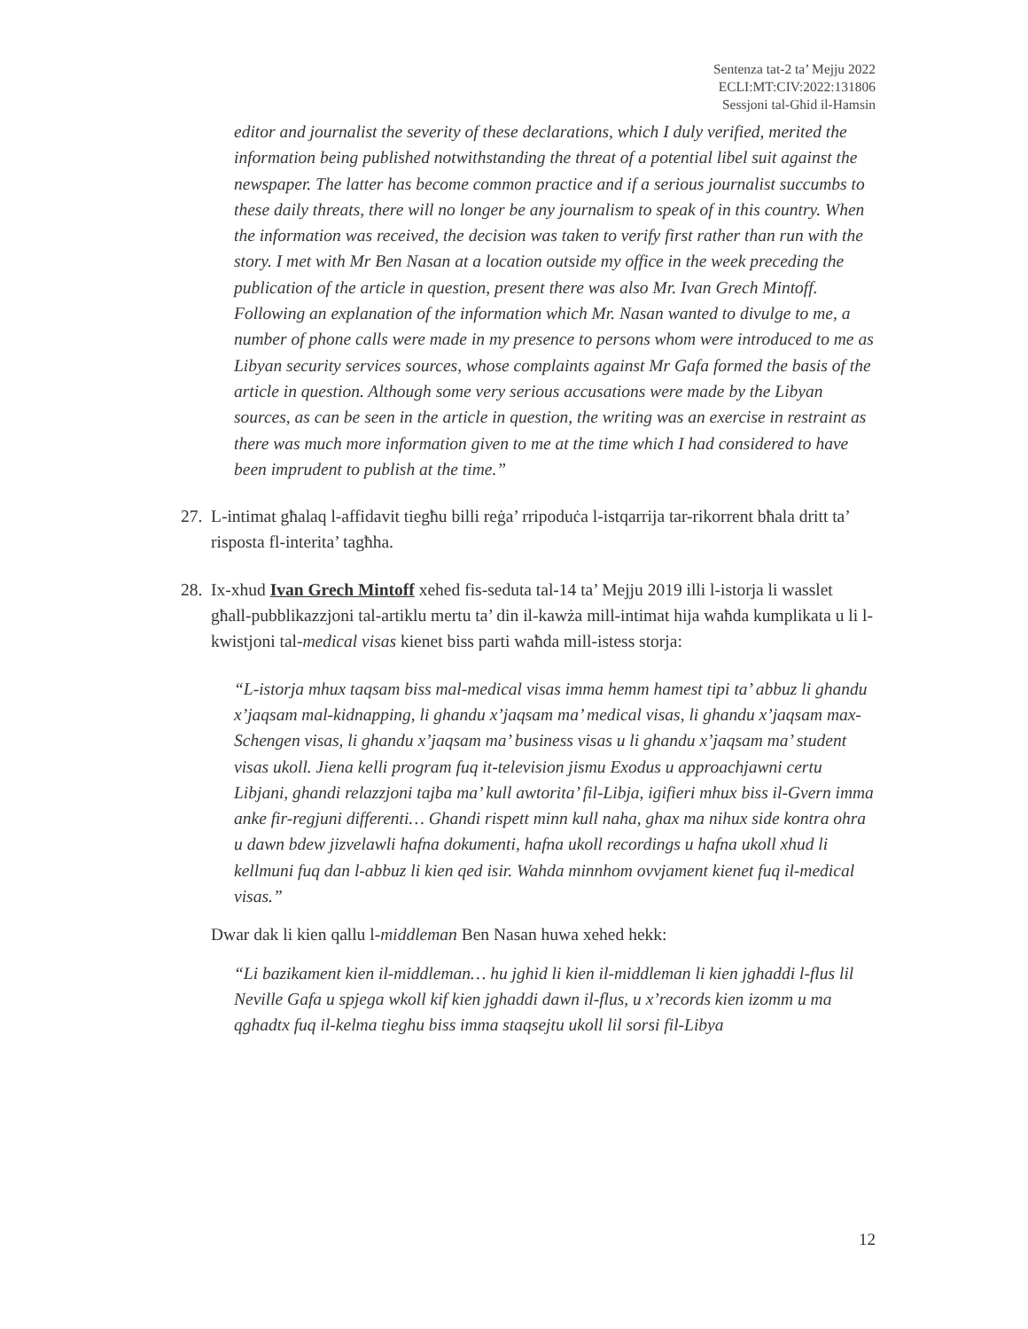Sentenza tat-2 ta’ Mejju 2022
ECLI:MT:CIV:2022:131806
Sessjoni tal-Għid il-Hamsin
editor and journalist the severity of these declarations, which I duly verified, merited the information being published notwithstanding the threat of a potential libel suit against the newspaper. The latter has become common practice and if a serious journalist succumbs to these daily threats, there will no longer be any journalism to speak of in this country. When the information was received, the decision was taken to verify first rather than run with the story. I met with Mr Ben Nasan at a location outside my office in the week preceding the publication of the article in question, present there was also Mr. Ivan Grech Mintoff. Following an explanation of the information which Mr. Nasan wanted to divulge to me, a number of phone calls were made in my presence to persons whom were introduced to me as Libyan security services sources, whose complaints against Mr Gafa formed the basis of the article in question. Although some very serious accusations were made by the Libyan sources, as can be seen in the article in question, the writing was an exercise in restraint as there was much more information given to me at the time which I had considered to have been imprudent to publish at the time.”
27.
L-intimat għalaq l-affidavit tiegħu billi reġa’ rripoduċa l-istqarrija tar-rikorrent bħala dritt ta’ risposta fl-interita’ tagħha.
28.
Ix-xhud Ivan Grech Mintoff xehed fis-seduta tal-14 ta’ Mejju 2019 illi l-istorja li wasslet għall-pubblikazzjoni tal-artiklu mertu ta’ din il-kawża mill-intimat hija waħda kumplikata u li l-kwistjoni tal-medical visas kienet biss parti waħda mill-istess storja:
“L-istorja mhux taqsam biss mal-medical visas imma hemm hamest tipi ta’ abbuz li ghandu x’jaqsam mal-kidnapping, li ghandu x’jaqsam ma’ medical visas, li ghandu x’jaqsam max-Schengen visas, li ghandu x’jaqsam ma’ business visas u li ghandu x’jaqsam ma’ student visas ukoll. Jiena kelli program fuq it-television jismu Exodus u approachjawni certu Libjani, ghandi relazzjoni tajba ma’ kull awtorita’ fil-Libja, igifieri mhux biss il-Gvern imma anke fir-regjuni differenti… Ghandi rispett minn kull naha, ghax ma nihux side kontra ohra u dawn bdew jizvelawli hafna dokumenti, hafna ukoll recordings u hafna ukoll xhud li kellmuni fuq dan l-abbuz li kien qed isir. Wahda minnhom ovvjament kienet fuq il-medical visas.”
Dwar dak li kien qallu l-middleman Ben Nasan huwa xehed hekk:
“Li bazikament kien il-middleman… hu jghid li kien il-middleman li kien jghaddi l-flus lil Neville Gafa u spjega wkoll kif kien jghaddi dawn il-flus, u x’records kien izomm u ma qghadtx fuq il-kelma tieghu biss imma staqsejtu ukoll lil sorsi fil-Libya
12